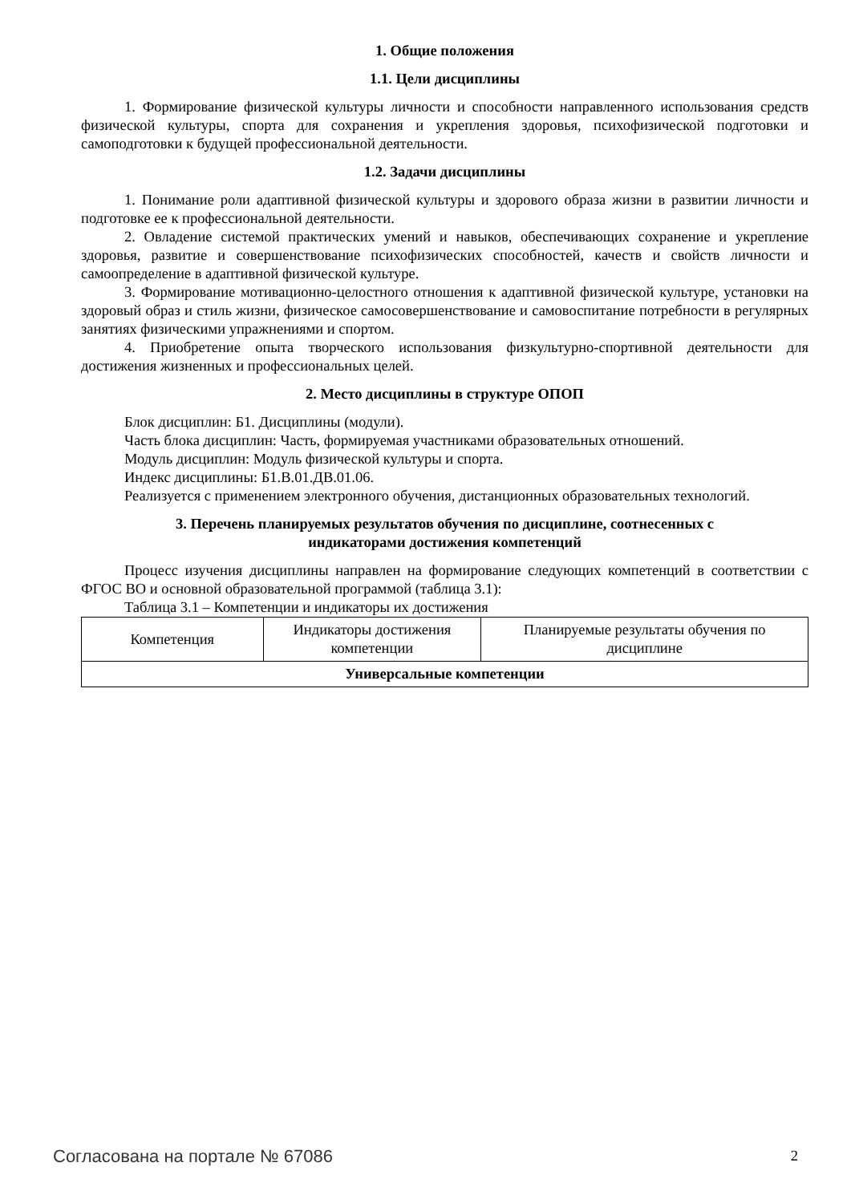1. Общие положения
1.1. Цели дисциплины
1. Формирование физической культуры личности и способности направленного использования средств физической культуры, спорта для сохранения и укрепления здоровья, психофизической подготовки и самоподготовки к будущей профессиональной деятельности.
1.2. Задачи дисциплины
1. Понимание роли адаптивной физической культуры и здорового образа жизни в развитии личности и подготовке ее к профессиональной деятельности.
2. Овладение системой практических умений и навыков, обеспечивающих сохранение и укрепление здоровья, развитие и совершенствование психофизических способностей, качеств и свойств личности и самоопределение в адаптивной физической культуре.
3. Формирование мотивационно-целостного отношения к адаптивной физической культуре, установки на здоровый образ и стиль жизни, физическое самосовершенствование и самовоспитание потребности в регулярных занятиях физическими упражнениями и спортом.
4. Приобретение опыта творческого использования физкультурно-спортивной деятельности для достижения жизненных и профессиональных целей.
2. Место дисциплины в структуре ОПОП
Блок дисциплин: Б1. Дисциплины (модули).
Часть блока дисциплин: Часть, формируемая участниками образовательных отношений.
Модуль дисциплин: Модуль физической культуры и спорта.
Индекс дисциплины: Б1.В.01.ДВ.01.06.
Реализуется с применением электронного обучения, дистанционных образовательных технологий.
3. Перечень планируемых результатов обучения по дисциплине, соотнесенных с
индикаторами достижения компетенций
Процесс изучения дисциплины направлен на формирование следующих компетенций в соответствии с ФГОС ВО и основной образовательной программой (таблица 3.1):
Таблица 3.1 – Компетенции и индикаторы их достижения
| Компетенция | Индикаторы достижения компетенции | Планируемые результаты обучения по дисциплине |
| --- | --- | --- |
| Универсальные компетенции | | |
Согласована на портале № 67086 2